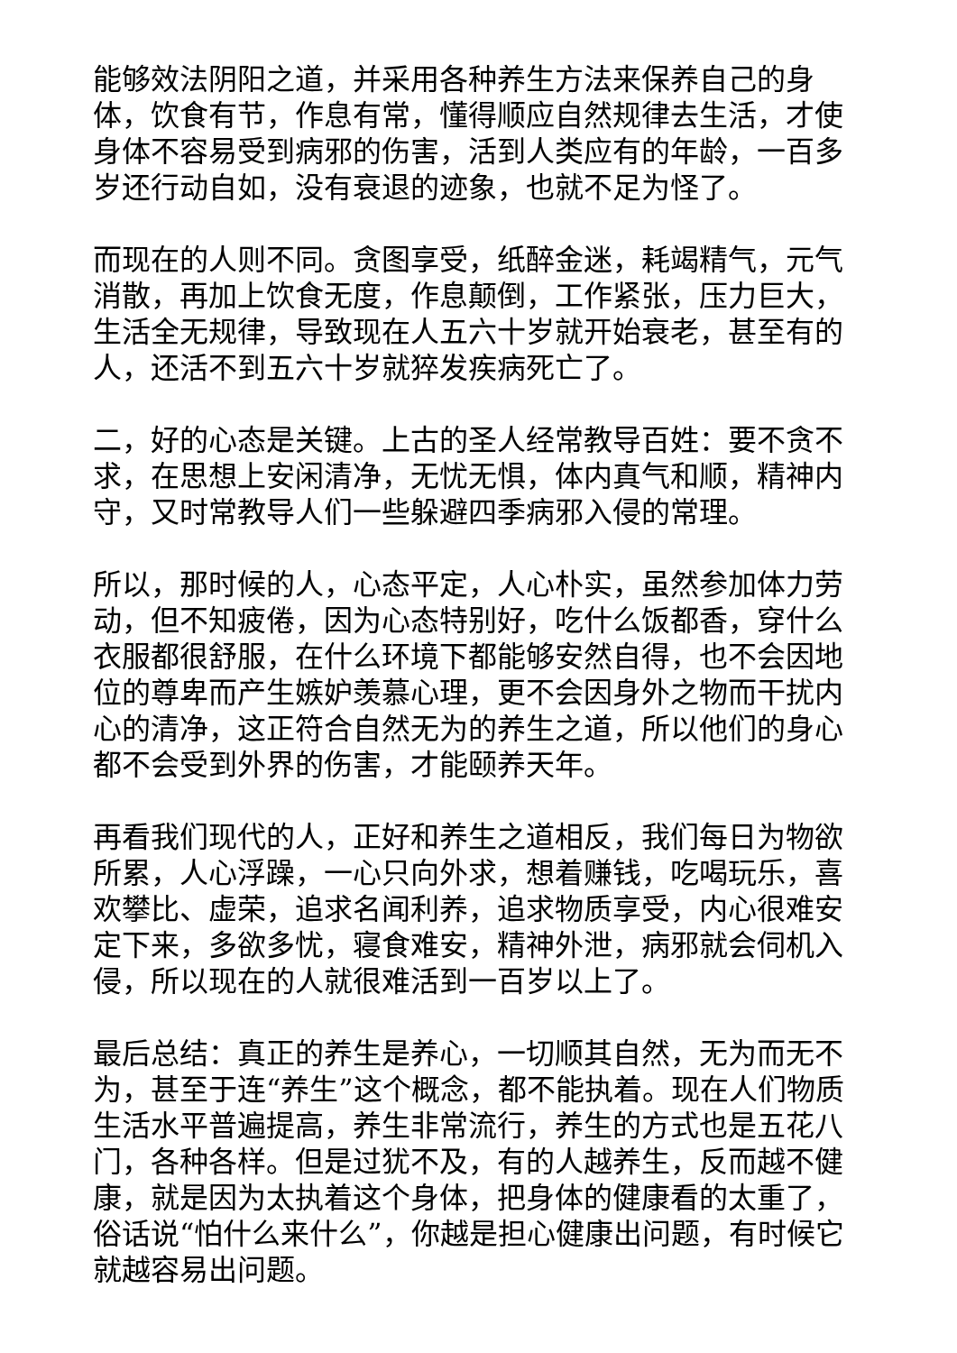能够效法阴阳之道，并采用各种养生方法来保养自己的身体，饮食有节，作息有常，懂得顺应自然规律去生活，才使身体不容易受到病邪的伤害，活到人类应有的年龄，一百多岁还行动自如，没有衰退的迹象，也就不足为怪了。
而现在的人则不同。贪图享受，纸醉金迷，耗竭精气，元气消散，再加上饮食无度，作息颠倒，工作紧张，压力巨大，生活全无规律，导致现在人五六十岁就开始衰老，甚至有的人，还活不到五六十岁就猝发疾病死亡了。
二，好的心态是关键。上古的圣人经常教导百姓：要不贪不求，在思想上安闲清净，无忧无惧，体内真气和顺，精神内守，又时常教导人们一些躲避四季病邪入侵的常理。
所以，那时候的人，心态平定，人心朴实，虽然参加体力劳动，但不知疲倦，因为心态特别好，吃什么饭都香，穿什么衣服都很舒服，在什么环境下都能够安然自得，也不会因地位的尊卑而产生嫉妒羡慕心理，更不会因身外之物而干扰内心的清净，这正符合自然无为的养生之道，所以他们的身心都不会受到外界的伤害，才能颐养天年。
再看我们现代的人，正好和养生之道相反，我们每日为物欲所累，人心浮躁，一心只向外求，想着赚钱，吃喝玩乐，喜欢攀比、虚荣，追求名闻利养，追求物质享受，内心很难安定下来，多欲多忧，寝食难安，精神外泄，病邪就会伺机入侵，所以现在的人就很难活到一百岁以上了。
最后总结：真正的养生是养心，一切顺其自然，无为而无不为，甚至于连“养生”这个概念，都不能执着。现在人们物质生活水平普遍提高，养生非常流行，养生的方式也是五花八门，各种各样。但是过犹不及，有的人越养生，反而越不健康，就是因为太执着这个身体，把身体的健康看的太重了，俗话说“怕什么来什么”，你越是担心健康出问题，有时候它就越容易出问题。